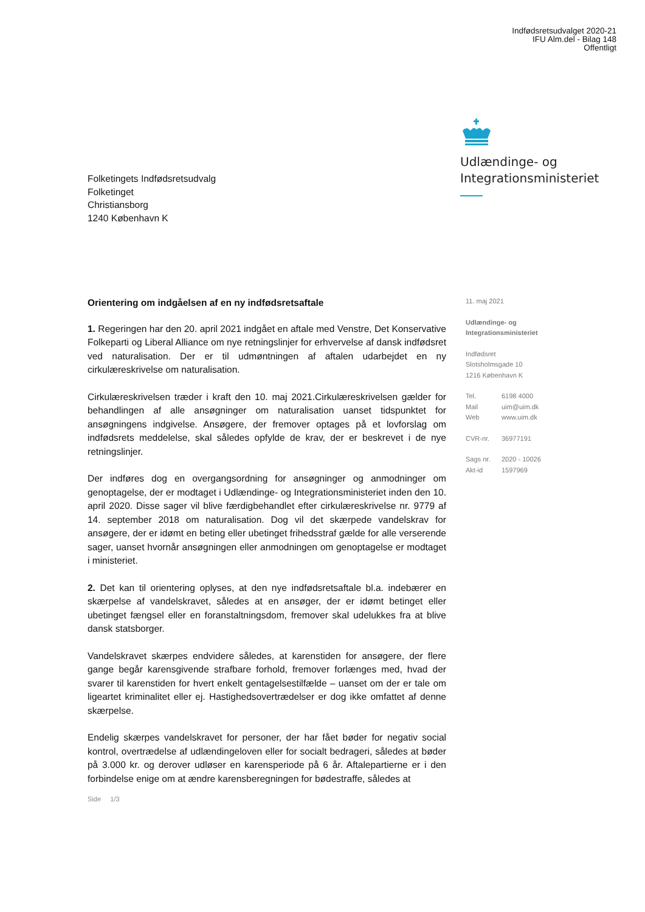Indfødsretsudvalget 2020-21
IFU Alm.del - Bilag 148
Offentligt
Udlændinge- og
Integrationsministeriet
Folketingets Indfødsretsudvalg
Folketinget
Christiansborg
1240 København K
Orientering om indgåelsen af en ny indfødsretsaftale
1. Regeringen har den 20. april 2021 indgået en aftale med Venstre, Det Konservative Folkeparti og Liberal Alliance om nye retningslinjer for erhvervelse af dansk indfødsret ved naturalisation. Der er til udmøntningen af aftalen udarbejdet en ny cirkulæreskrivelse om naturalisation.
Cirkulæreskrivelsen træder i kraft den 10. maj 2021.Cirkulæreskrivelsen gælder for behandlingen af alle ansøgninger om naturalisation uanset tidspunktet for ansøgningens indgivelse. Ansøgere, der fremover optages på et lovforslag om indfødsrets meddelelse, skal således opfylde de krav, der er beskrevet i de nye retningslinjer.
Der indføres dog en overgangsordning for ansøgninger og anmodninger om genoptagelse, der er modtaget i Udlændinge- og Integrationsministeriet inden den 10. april 2020. Disse sager vil blive færdigbehandlet efter cirkulæreskrivelse nr. 9779 af 14. september 2018 om naturalisation. Dog vil det skærpede vandelskrav for ansøgere, der er idømt en beting eller ubetinget frihedsstraf gælde for alle verserende sager, uanset hvornår ansøgningen eller anmodningen om genoptagelse er modtaget i ministeriet.
2. Det kan til orientering oplyses, at den nye indfødsretsaftale bl.a. indebærer en skærpelse af vandelskravet, således at en ansøger, der er idømt betinget eller ubetinget fængsel eller en foranstaltningsdom, fremover skal udelukkes fra at blive dansk statsborger.
Vandelskravet skærpes endvidere således, at karenstiden for ansøgere, der flere gange begår karensgivende strafbare forhold, fremover forlænges med, hvad der svarer til karenstiden for hvert enkelt gentagelsestilfælde – uanset om der er tale om ligeartet kriminalitet eller ej. Hastighedsovertrædelser er dog ikke omfattet af denne skærpelse.
Endelig skærpes vandelskravet for personer, der har fået bøder for negativ social kontrol, overtrædelse af udlændingeloven eller for socialt bedrageri, således at bøder på 3.000 kr. og derover udløser en karensperiode på 6 år. Aftalepartierne er i den forbindelse enige om at ændre karensberegningen for bødestraffe, således at
11. maj 2021
Udlændinge- og
Integrationsministeriet
Indfødsret
Slotsholmsgade 10
1216 København K
| Tel. | 6198 4000 |
| Mail | uim@uim.dk |
| Web | www.uim.dk |
| CVR-nr. | 36977191 |
| Sags nr. | 2020 - 10026 |
| Akt-id | 1597969 |
Side 1/3